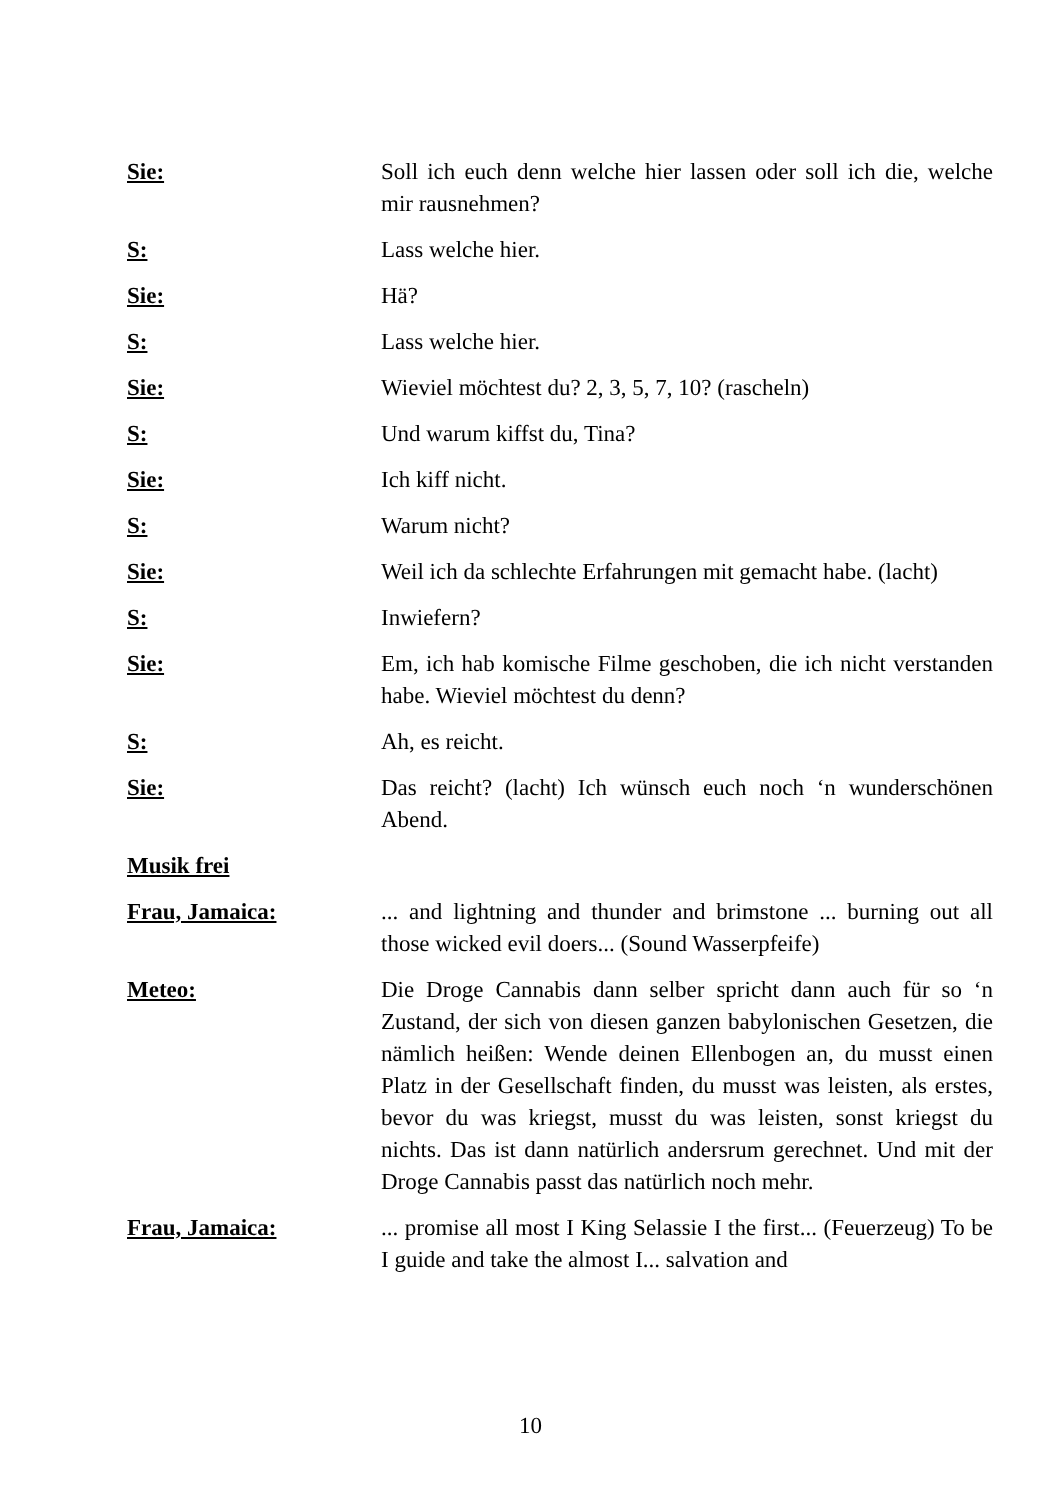Sie: Soll ich euch denn welche hier lassen oder soll ich die, welche mir rausnehmen?
S: Lass welche hier.
Sie: Hä?
S: Lass welche hier.
Sie: Wieviel möchtest du? 2, 3, 5, 7, 10? (rascheln)
S: Und warum kiffst du, Tina?
Sie: Ich kiff nicht.
S: Warum nicht?
Sie: Weil ich da schlechte Erfahrungen mit gemacht habe. (lacht)
S: Inwiefern?
Sie: Em, ich hab komische Filme geschoben, die ich nicht verstanden habe. Wieviel möchtest du denn?
S: Ah, es reicht.
Sie: Das reicht? (lacht) Ich wünsch euch noch ‘n wunderschönen Abend.
Musik frei
Frau, Jamaica: ... and lightning and thunder and brimstone ... burning out all those wicked evil doers... (Sound Wasserpfeife)
Meteo: Die Droge Cannabis dann selber spricht dann auch für so ‘n Zustand, der sich von diesen ganzen babylonischen Gesetzen, die nämlich heißen: Wende deinen Ellenbogen an, du musst einen Platz in der Gesellschaft finden, du musst was leisten, als erstes, bevor du was kriegst, musst du was leisten, sonst kriegst du nichts. Das ist dann natürlich andersrum gerechnet. Und mit der Droge Cannabis passt das natürlich noch mehr.
Frau, Jamaica: ... promise all most I King Selassie I the first... (Feuerzeug) To be I guide and take the almost I... salvation and
10